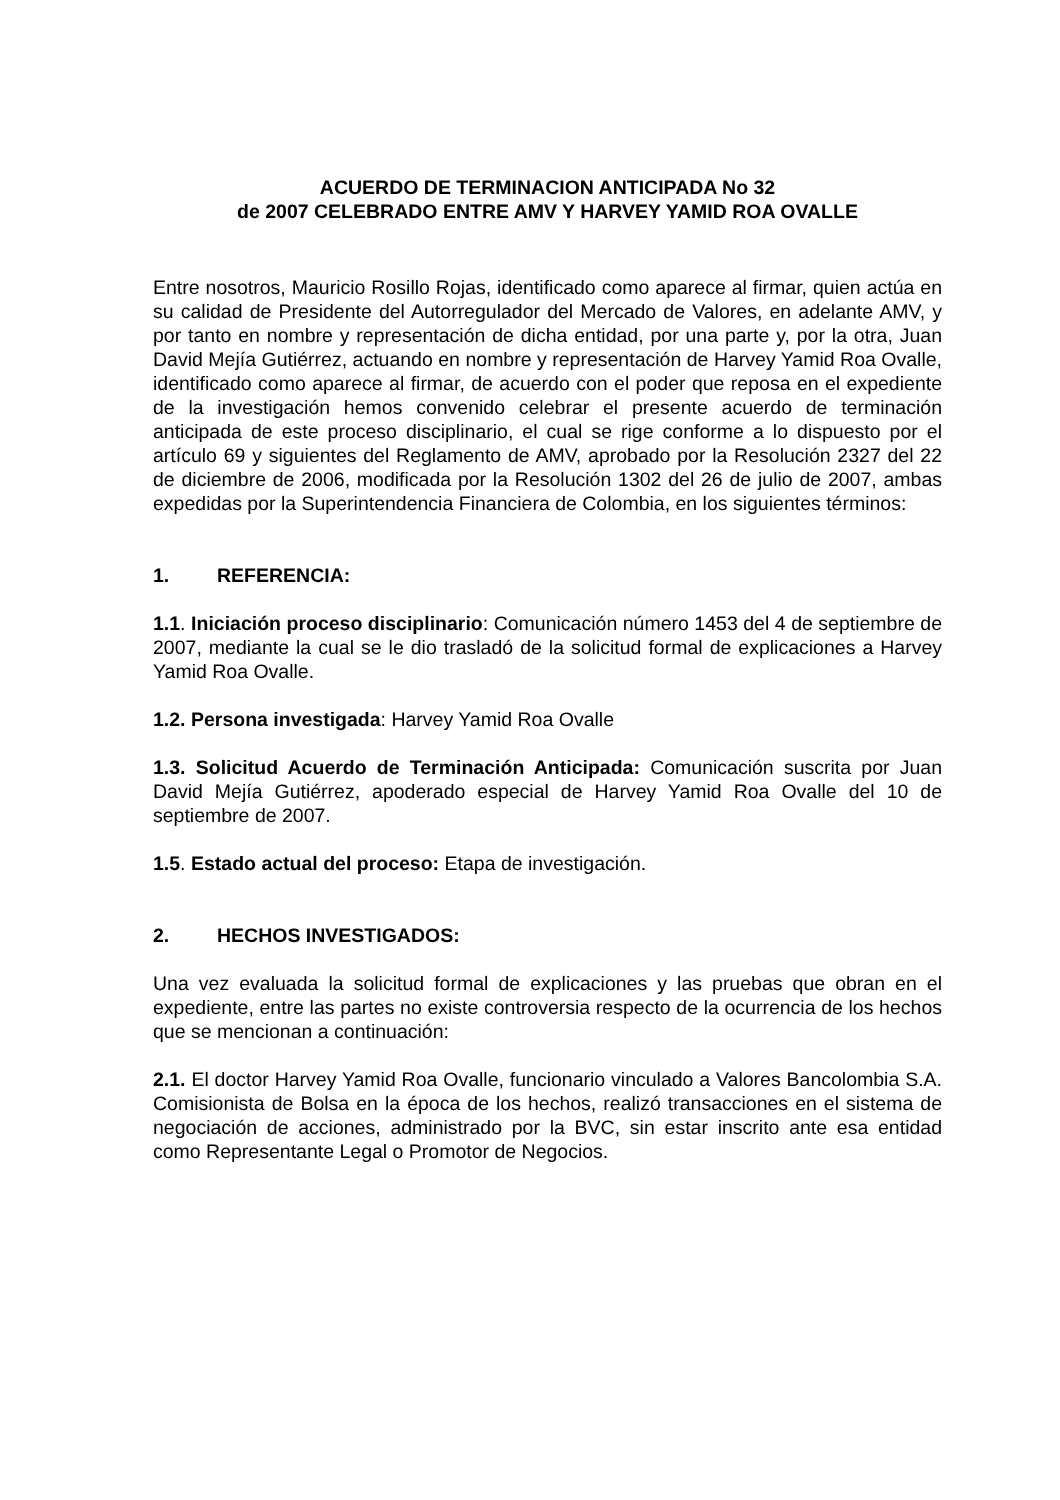ACUERDO DE TERMINACION ANTICIPADA No 32
de 2007 CELEBRADO ENTRE AMV Y HARVEY YAMID ROA OVALLE
Entre nosotros, Mauricio Rosillo Rojas, identificado como aparece al firmar, quien actúa en su calidad de Presidente del Autorregulador del Mercado de Valores, en adelante AMV, y por tanto en nombre y representación de dicha entidad, por una parte y, por la otra, Juan David Mejía Gutiérrez, actuando en nombre y representación de Harvey Yamid Roa Ovalle, identificado como aparece al firmar, de acuerdo con el poder que reposa en el expediente de la investigación hemos convenido celebrar el presente acuerdo de terminación anticipada de este proceso disciplinario, el cual se rige conforme a lo dispuesto por el artículo 69 y siguientes del Reglamento de AMV, aprobado por la Resolución 2327 del 22 de diciembre de 2006, modificada por la Resolución 1302 del 26 de julio de 2007, ambas expedidas por la Superintendencia Financiera de Colombia, en los siguientes términos:
1. REFERENCIA:
1.1. Iniciación proceso disciplinario: Comunicación número 1453 del 4 de septiembre de 2007, mediante la cual se le dio trasladó de la solicitud formal de explicaciones a Harvey Yamid Roa Ovalle.
1.2. Persona investigada: Harvey Yamid Roa Ovalle
1.3. Solicitud Acuerdo de Terminación Anticipada: Comunicación suscrita por Juan David Mejía Gutiérrez, apoderado especial de Harvey Yamid Roa Ovalle del 10 de septiembre de 2007.
1.5. Estado actual del proceso: Etapa de investigación.
2. HECHOS INVESTIGADOS:
Una vez evaluada la solicitud formal de explicaciones y las pruebas que obran en el expediente, entre las partes no existe controversia respecto de la ocurrencia de los hechos que se mencionan a continuación:
2.1. El doctor Harvey Yamid Roa Ovalle, funcionario vinculado a Valores Bancolombia S.A. Comisionista de Bolsa en la época de los hechos, realizó transacciones en el sistema de negociación de acciones, administrado por la BVC, sin estar inscrito ante esa entidad como Representante Legal o Promotor de Negocios.